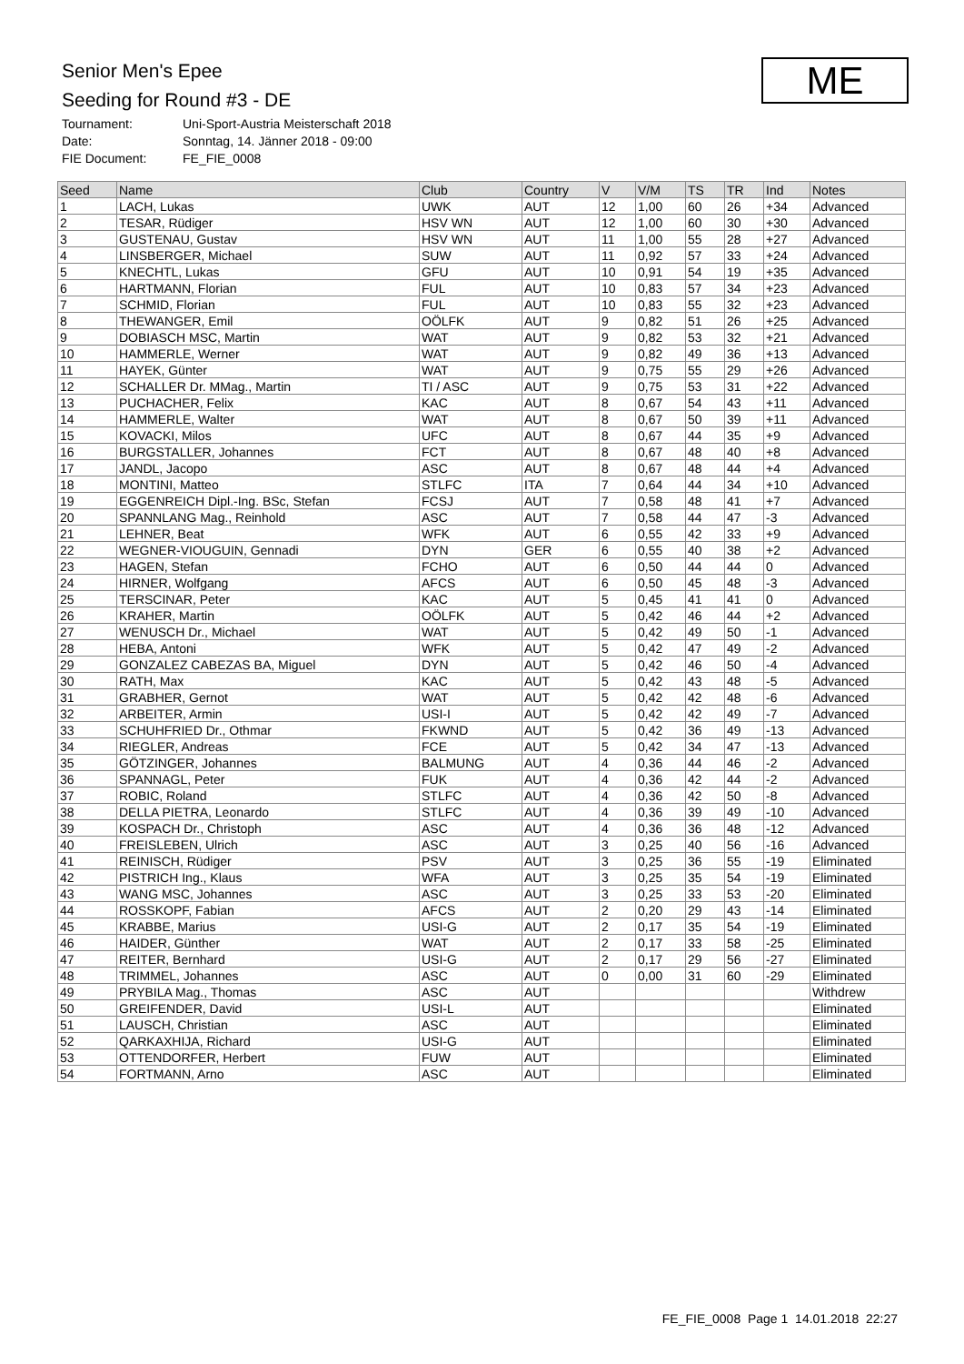Senior Men's Epee
Seeding for Round #3 - DE
Tournament: Uni-Sport-Austria Meisterschaft 2018
Date: Sonntag, 14. Jänner 2018 - 09:00
FIE Document: FE_FIE_0008
ME
| Seed | Name | Club | Country | V | V/M | TS | TR | Ind | Notes |
| --- | --- | --- | --- | --- | --- | --- | --- | --- | --- |
| 1 | LACH, Lukas | UWK | AUT | 12 | 1,00 | 60 | 26 | +34 | Advanced |
| 2 | TESAR, Rüdiger | HSV WN | AUT | 12 | 1,00 | 60 | 30 | +30 | Advanced |
| 3 | GUSTENAU, Gustav | HSV WN | AUT | 11 | 1,00 | 55 | 28 | +27 | Advanced |
| 4 | LINSBERGER, Michael | SUW | AUT | 11 | 0,92 | 57 | 33 | +24 | Advanced |
| 5 | KNECHTL, Lukas | GFU | AUT | 10 | 0,91 | 54 | 19 | +35 | Advanced |
| 6 | HARTMANN, Florian | FUL | AUT | 10 | 0,83 | 57 | 34 | +23 | Advanced |
| 7 | SCHMID, Florian | FUL | AUT | 10 | 0,83 | 55 | 32 | +23 | Advanced |
| 8 | THEWANGER, Emil | OÖLFK | AUT | 9 | 0,82 | 51 | 26 | +25 | Advanced |
| 9 | DOBIASCH MSC, Martin | WAT | AUT | 9 | 0,82 | 53 | 32 | +21 | Advanced |
| 10 | HAMMERLE, Werner | WAT | AUT | 9 | 0,82 | 49 | 36 | +13 | Advanced |
| 11 | HAYEK, Günter | WAT | AUT | 9 | 0,75 | 55 | 29 | +26 | Advanced |
| 12 | SCHALLER Dr. MMag., Martin | TI / ASC | AUT | 9 | 0,75 | 53 | 31 | +22 | Advanced |
| 13 | PUCHACHER, Felix | KAC | AUT | 8 | 0,67 | 54 | 43 | +11 | Advanced |
| 14 | HAMMERLE, Walter | WAT | AUT | 8 | 0,67 | 50 | 39 | +11 | Advanced |
| 15 | KOVACKI, Milos | UFC | AUT | 8 | 0,67 | 44 | 35 | +9 | Advanced |
| 16 | BURGSTALLER, Johannes | FCT | AUT | 8 | 0,67 | 48 | 40 | +8 | Advanced |
| 17 | JANDL, Jacopo | ASC | AUT | 8 | 0,67 | 48 | 44 | +4 | Advanced |
| 18 | MONTINI, Matteo | STLFC | ITA | 7 | 0,64 | 44 | 34 | +10 | Advanced |
| 19 | EGGENREICH Dipl.-Ing. BSc, Stefan | FCSJ | AUT | 7 | 0,58 | 48 | 41 | +7 | Advanced |
| 20 | SPANNLANG Mag., Reinhold | ASC | AUT | 7 | 0,58 | 44 | 47 | -3 | Advanced |
| 21 | LEHNER, Beat | WFK | AUT | 6 | 0,55 | 42 | 33 | +9 | Advanced |
| 22 | WEGNER-VIOUGUIN, Gennadi | DYN | GER | 6 | 0,55 | 40 | 38 | +2 | Advanced |
| 23 | HAGEN, Stefan | FCHO | AUT | 6 | 0,50 | 44 | 44 | 0 | Advanced |
| 24 | HIRNER, Wolfgang | AFCS | AUT | 6 | 0,50 | 45 | 48 | -3 | Advanced |
| 25 | TERSCINAR, Peter | KAC | AUT | 5 | 0,45 | 41 | 41 | 0 | Advanced |
| 26 | KRAHER, Martin | OÖLFK | AUT | 5 | 0,42 | 46 | 44 | +2 | Advanced |
| 27 | WENUSCH Dr., Michael | WAT | AUT | 5 | 0,42 | 49 | 50 | -1 | Advanced |
| 28 | HEBA, Antoni | WFK | AUT | 5 | 0,42 | 47 | 49 | -2 | Advanced |
| 29 | GONZALEZ CABEZAS BA, Miguel | DYN | AUT | 5 | 0,42 | 46 | 50 | -4 | Advanced |
| 30 | RATH, Max | KAC | AUT | 5 | 0,42 | 43 | 48 | -5 | Advanced |
| 31 | GRABHER, Gernot | WAT | AUT | 5 | 0,42 | 42 | 48 | -6 | Advanced |
| 32 | ARBEITER, Armin | USI-I | AUT | 5 | 0,42 | 42 | 49 | -7 | Advanced |
| 33 | SCHUHFRIED Dr., Othmar | FKWND | AUT | 5 | 0,42 | 36 | 49 | -13 | Advanced |
| 34 | RIEGLER, Andreas | FCE | AUT | 5 | 0,42 | 34 | 47 | -13 | Advanced |
| 35 | GÖTZINGER, Johannes | BALMUNG | AUT | 4 | 0,36 | 44 | 46 | -2 | Advanced |
| 36 | SPANNAGL, Peter | FUK | AUT | 4 | 0,36 | 42 | 44 | -2 | Advanced |
| 37 | ROBIC, Roland | STLFC | AUT | 4 | 0,36 | 42 | 50 | -8 | Advanced |
| 38 | DELLA PIETRA, Leonardo | STLFC | AUT | 4 | 0,36 | 39 | 49 | -10 | Advanced |
| 39 | KOSPACH Dr., Christoph | ASC | AUT | 4 | 0,36 | 36 | 48 | -12 | Advanced |
| 40 | FREISLEBEN, Ulrich | ASC | AUT | 3 | 0,25 | 40 | 56 | -16 | Advanced |
| 41 | REINISCH, Rüdiger | PSV | AUT | 3 | 0,25 | 36 | 55 | -19 | Eliminated |
| 42 | PISTRICH Ing., Klaus | WFA | AUT | 3 | 0,25 | 35 | 54 | -19 | Eliminated |
| 43 | WANG MSC, Johannes | ASC | AUT | 3 | 0,25 | 33 | 53 | -20 | Eliminated |
| 44 | ROSSKOPF, Fabian | AFCS | AUT | 2 | 0,20 | 29 | 43 | -14 | Eliminated |
| 45 | KRABBE, Marius | USI-G | AUT | 2 | 0,17 | 35 | 54 | -19 | Eliminated |
| 46 | HAIDER, Günther | WAT | AUT | 2 | 0,17 | 33 | 58 | -25 | Eliminated |
| 47 | REITER, Bernhard | USI-G | AUT | 2 | 0,17 | 29 | 56 | -27 | Eliminated |
| 48 | TRIMMEL, Johannes | ASC | AUT | 0 | 0,00 | 31 | 60 | -29 | Eliminated |
| 49 | PRYBILA Mag., Thomas | ASC | AUT | | | | | | Withdrew |
| 50 | GREIFENDER, David | USI-L | AUT | | | | | | Eliminated |
| 51 | LAUSCH, Christian | ASC | AUT | | | | | | Eliminated |
| 52 | QARKAXHIJA, Richard | USI-G | AUT | | | | | | Eliminated |
| 53 | OTTENDORFER, Herbert | FUW | AUT | | | | | | Eliminated |
| 54 | FORTMANN, Arno | ASC | AUT | | | | | | Eliminated |
FE_FIE_0008 Page 1 14.01.2018 22:27